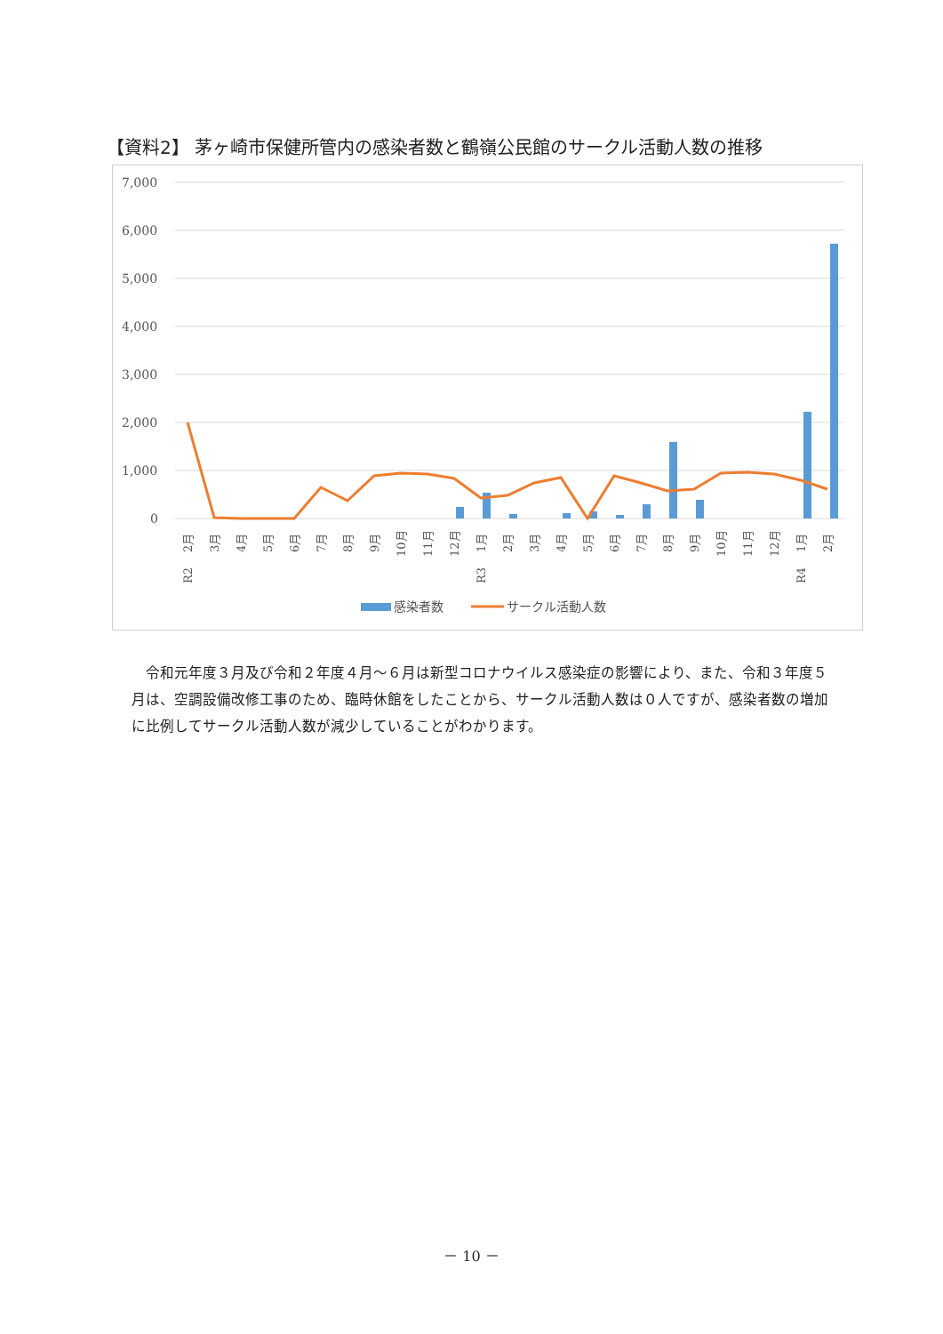【資料2】 茅ヶ崎市保健所管内の感染者数と鶴嶺公民館のサークル活動人数の推移
7,000
6,000
5,000
4,000
3,000
2,000
1,000
0
2月
3月
4月
5月
6月
7月
8月
9月
10月
11月
12月
1月
2月
3月
4月
5月
6月
7月
8月
9月
10月
11月
12月
1月
2月
R2
R3
R4
感染者数
サークル活動人数
令和元年度３月及び令和２年度４月～６月は新型コロナウイルス感染症の影響により、また、令和３年度５月は、空調設備改修工事のため、臨時休館をしたことから、サークル活動人数は０人ですが、感染者数の増加に比例してサークル活動人数が減少していることがわかります。
－ 10 －